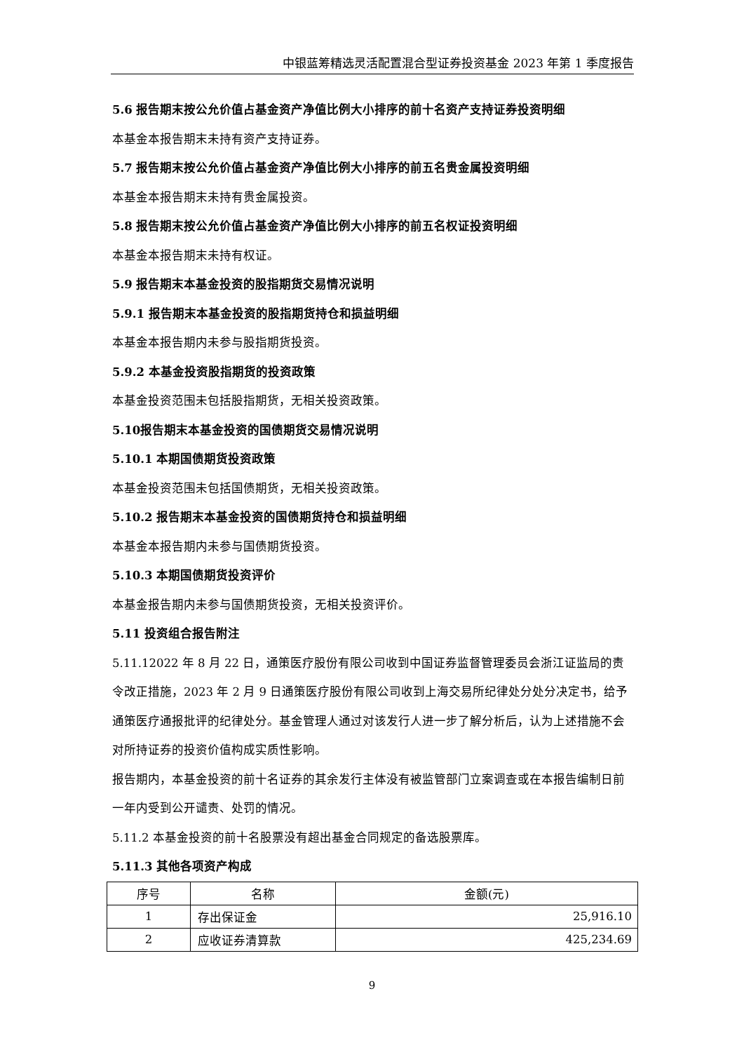中银蓝筹精选灵活配置混合型证券投资基金 2023 年第 1 季度报告
5.6 报告期末按公允价值占基金资产净值比例大小排序的前十名资产支持证券投资明细
本基金本报告期末未持有资产支持证券。
5.7 报告期末按公允价值占基金资产净值比例大小排序的前五名贵金属投资明细
本基金本报告期末未持有贵金属投资。
5.8 报告期末按公允价值占基金资产净值比例大小排序的前五名权证投资明细
本基金本报告期末未持有权证。
5.9 报告期末本基金投资的股指期货交易情况说明
5.9.1 报告期末本基金投资的股指期货持仓和损益明细
本基金本报告期内未参与股指期货投资。
5.9.2 本基金投资股指期货的投资政策
本基金投资范围未包括股指期货，无相关投资政策。
5.10报告期末本基金投资的国债期货交易情况说明
5.10.1 本期国债期货投资政策
本基金投资范围未包括国债期货，无相关投资政策。
5.10.2 报告期末本基金投资的国债期货持仓和损益明细
本基金本报告期内未参与国债期货投资。
5.10.3 本期国债期货投资评价
本基金报告期内未参与国债期货投资，无相关投资评价。
5.11 投资组合报告附注
5.11.12022 年 8 月 22 日，通策医疗股份有限公司收到中国证券监督管理委员会浙江证监局的责令改正措施，2023 年 2 月 9 日通策医疗股份有限公司收到上海交易所纪律处分处分决定书，给予通策医疗通报批评的纪律处分。基金管理人通过对该发行人进一步了解分析后，认为上述措施不会对所持证券的投资价值构成实质性影响。
报告期内，本基金投资的前十名证券的其余发行主体没有被监管部门立案调查或在本报告编制日前一年内受到公开谴责、处罚的情况。
5.11.2 本基金投资的前十名股票没有超出基金合同规定的备选股票库。
5.11.3 其他各项资产构成
| 序号 | 名称 | 金额(元) |
| --- | --- | --- |
| 1 | 存出保证金 | 25,916.10 |
| 2 | 应收证券清算款 | 425,234.69 |
9